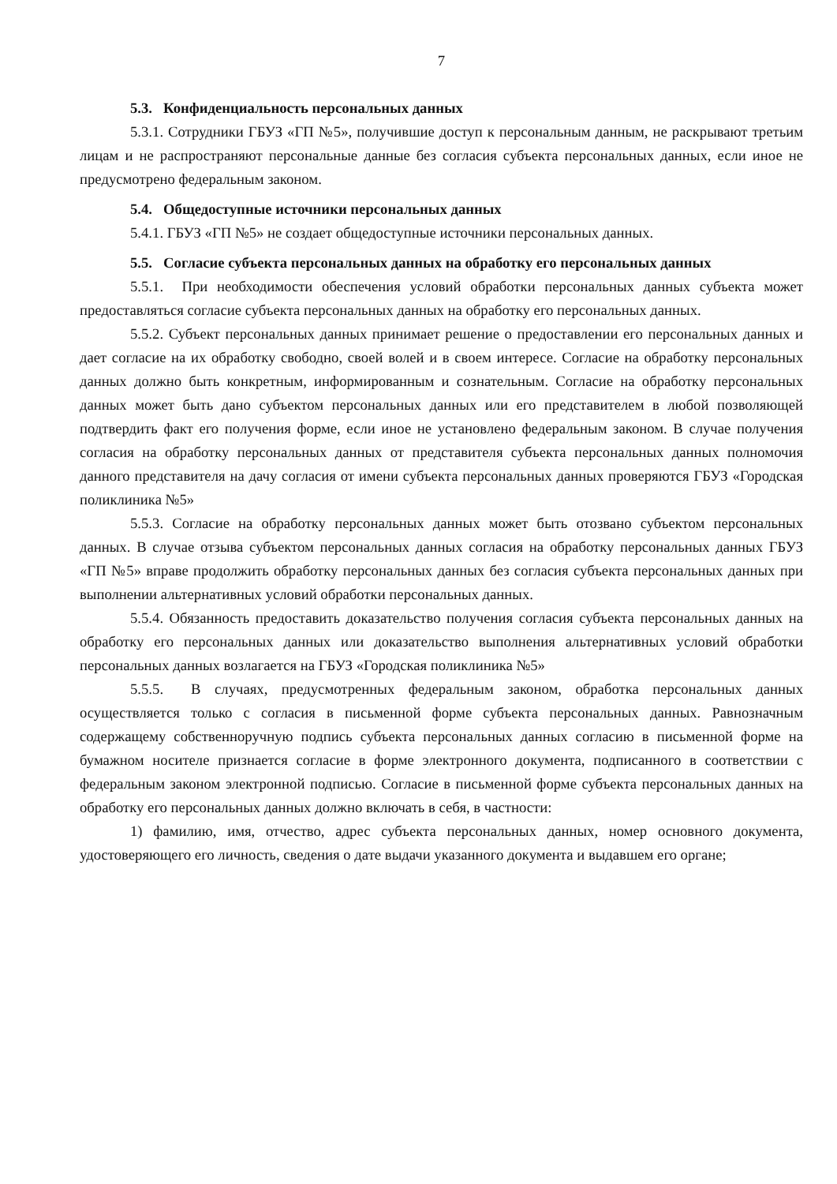7
5.3. Конфиденциальность персональных данных
5.3.1. Сотрудники ГБУЗ «ГП №5», получившие доступ к персональным данным, не раскрывают третьим лицам и не распространяют персональные данные без согласия субъекта персональных данных, если иное не предусмотрено федеральным законом.
5.4. Общедоступные источники персональных данных
5.4.1. ГБУЗ «ГП №5» не создает общедоступные источники персональных данных.
5.5. Согласие субъекта персональных данных на обработку его персональных данных
5.5.1. При необходимости обеспечения условий обработки персональных данных субъекта может предоставляться согласие субъекта персональных данных на обработку его персональных данных.
5.5.2. Субъект персональных данных принимает решение о предоставлении его персональных данных и дает согласие на их обработку свободно, своей волей и в своем интересе. Согласие на обработку персональных данных должно быть конкретным, информированным и сознательным. Согласие на обработку персональных данных может быть дано субъектом персональных данных или его представителем в любой позволяющей подтвердить факт его получения форме, если иное не установлено федеральным законом. В случае получения согласия на обработку персональных данных от представителя субъекта персональных данных полномочия данного представителя на дачу согласия от имени субъекта персональных данных проверяются ГБУЗ «Городская поликлиника №5»
5.5.3. Согласие на обработку персональных данных может быть отозвано субъектом персональных данных. В случае отзыва субъектом персональных данных согласия на обработку персональных данных ГБУЗ «ГП №5» вправе продолжить обработку персональных данных без согласия субъекта персональных данных при выполнении альтернативных условий обработки персональных данных.
5.5.4. Обязанность предоставить доказательство получения согласия субъекта персональных данных на обработку его персональных данных или доказательство выполнения альтернативных условий обработки персональных данных возлагается на ГБУЗ «Городская поликлиника №5»
5.5.5. В случаях, предусмотренных федеральным законом, обработка персональных данных осуществляется только с согласия в письменной форме субъекта персональных данных. Равнозначным содержащему собственноручную подпись субъекта персональных данных согласию в письменной форме на бумажном носителе признается согласие в форме электронного документа, подписанного в соответствии с федеральным законом электронной подписью. Согласие в письменной форме субъекта персональных данных на обработку его персональных данных должно включать в себя, в частности:
1) фамилию, имя, отчество, адрес субъекта персональных данных, номер основного документа, удостоверяющего его личность, сведения о дате выдачи указанного документа и выдавшем его органе;